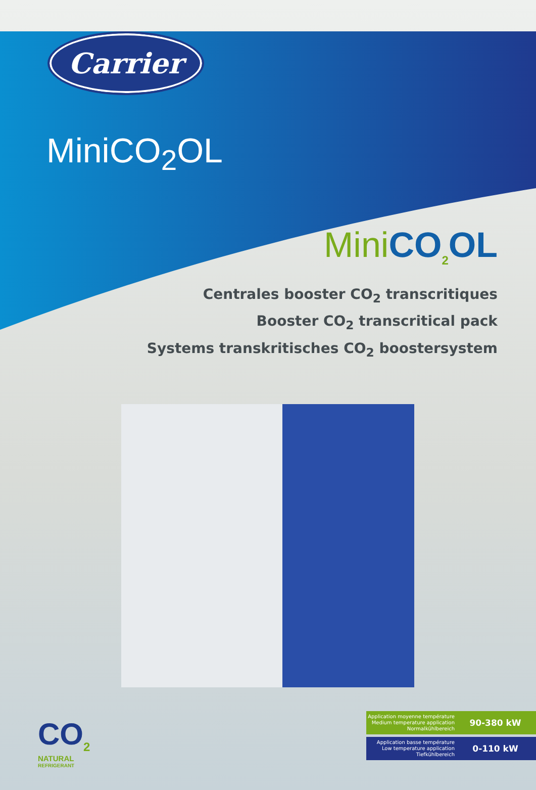Carrier
MiniCO<sub>2</sub>OL
Mini CO<sub>2</sub>OL
Centrales booster CO<sub>2</sub> transcritiques
Booster CO<sub>2</sub> transcritical pack
Systems transkritisches CO<sub>2</sub> boostersystem
CO<sub>2</sub>
NATURAL
REFRIGERANT
Application moyenne température
Medium temperature application
Normalkühlbereich
90-380 kW
Application basse température
Low temperature application
Tiefkühlbereich
0-110 kW